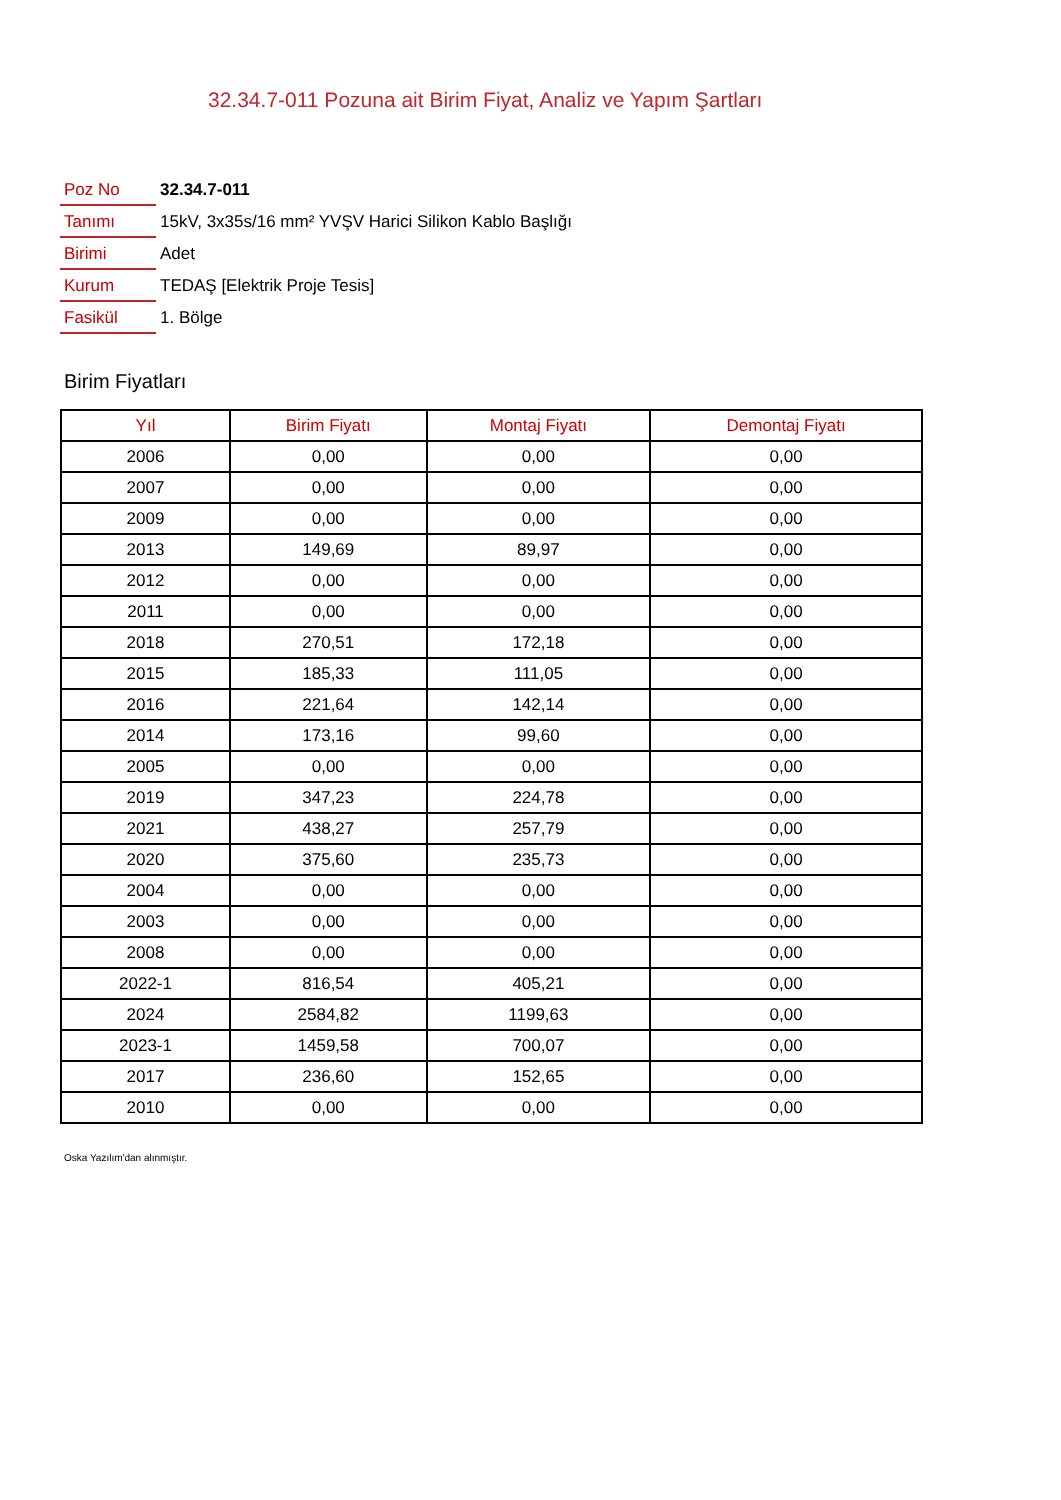32.34.7-011 Pozuna ait Birim Fiyat, Analiz ve Yapım Şartları
| Poz No | 32.34.7-011 |
| Tanımı | 15kV, 3x35s/16 mm² YVŞV Harici Silikon Kablo Başlığı |
| Birimi | Adet |
| Kurum | TEDAŞ [Elektrik Proje Tesis] |
| Fasikül | 1. Bölge |
Birim Fiyatları
| Yıl | Birim Fiyatı | Montaj Fiyatı | Demontaj Fiyatı |
| --- | --- | --- | --- |
| 2006 | 0,00 | 0,00 | 0,00 |
| 2007 | 0,00 | 0,00 | 0,00 |
| 2009 | 0,00 | 0,00 | 0,00 |
| 2013 | 149,69 | 89,97 | 0,00 |
| 2012 | 0,00 | 0,00 | 0,00 |
| 2011 | 0,00 | 0,00 | 0,00 |
| 2018 | 270,51 | 172,18 | 0,00 |
| 2015 | 185,33 | 111,05 | 0,00 |
| 2016 | 221,64 | 142,14 | 0,00 |
| 2014 | 173,16 | 99,60 | 0,00 |
| 2005 | 0,00 | 0,00 | 0,00 |
| 2019 | 347,23 | 224,78 | 0,00 |
| 2021 | 438,27 | 257,79 | 0,00 |
| 2020 | 375,60 | 235,73 | 0,00 |
| 2004 | 0,00 | 0,00 | 0,00 |
| 2003 | 0,00 | 0,00 | 0,00 |
| 2008 | 0,00 | 0,00 | 0,00 |
| 2022-1 | 816,54 | 405,21 | 0,00 |
| 2024 | 2584,82 | 1199,63 | 0,00 |
| 2023-1 | 1459,58 | 700,07 | 0,00 |
| 2017 | 236,60 | 152,65 | 0,00 |
| 2010 | 0,00 | 0,00 | 0,00 |
Oska Yazılım'dan alınmıştır.